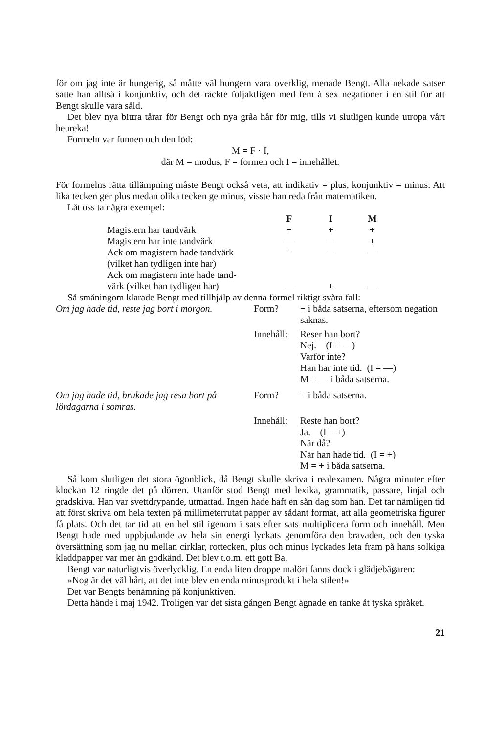för om jag inte är hungerig, så måtte väl hungern vara overklig, menade Bengt. Alla nekade satser satte han alltså i konjunktiv, och det räckte följaktligen med fem à sex negationer i en stil för att Bengt skulle vara såld.
Det blev nya bittra tårar för Bengt och nya gråa hår för mig, tills vi slutligen kunde utropa vårt heureka!
Formeln var funnen och den löd:
M = F · I,
där M = modus, F = formen och I = innehållet.
För formelns rätta tillämpning måste Bengt också veta, att indikativ = plus, konjunktiv = minus. Att lika tecken ger plus medan olika tecken ge minus, visste han reda från matematiken.
Låt oss ta några exempel:
| | F | I | M |
| Magistern har tandvärk | + | + | + |
| Magistern har inte tandvärk | — | — | + |
| Ack om magistern hade tandvärk (vilket han tydligen inte har) | + | — | — |
| Ack om magistern inte hade tand- värk (vilket han tydligen har) | — | + | — |
Så småningom klarade Bengt med tillhjälp av denna formel riktigt svåra fall:
| Om jag hade tid, reste jag bort i morgon. | Form? | + i båda satserna, eftersom negation saknas. |
| | Innehåll: | Reser han bort? Nej. (I = —) Varför inte? Han har inte tid. (I = —) M = — i båda satserna. |
| Om jag hade tid, brukade jag resa bort på lördagarna i somras. | Form? | + i båda satserna. |
| | Innehåll: | Reste han bort? Ja. (I = +) När då? När han hade tid. (I = +) M = + i båda satserna. |
Så kom slutligen det stora ögonblick, då Bengt skulle skriva i realexamen. Några minuter efter klockan 12 ringde det på dörren. Utanför stod Bengt med lexika, grammatik, passare, linjal och gradskiva. Han var svettdrypande, utmattad. Ingen hade haft en sån dag som han. Det tar nämligen tid att först skriva om hela texten på millimeterrutat papper av sådant format, att alla geometriska figurer få plats. Och det tar tid att en hel stil igenom i sats efter sats multiplicera form och innehåll. Men Bengt hade med uppbjudande av hela sin energi lyckats genomföra den bravaden, och den tyska översättning som jag nu mellan cirklar, rottecken, plus och minus lyckades leta fram på hans solkiga kladdpapper var mer än godkänd. Det blev t.o.m. ett gott Ba.
Bengt var naturligtvis överlycklig. En enda liten droppe malört fanns dock i glädjebägaren:
»Nog är det väl hårt, att det inte blev en enda minusprodukt i hela stilen!»
Det var Bengts benämning på konjunktiven.
Detta hände i maj 1942. Troligen var det sista gången Bengt ägnade en tanke åt tyska språket.
21